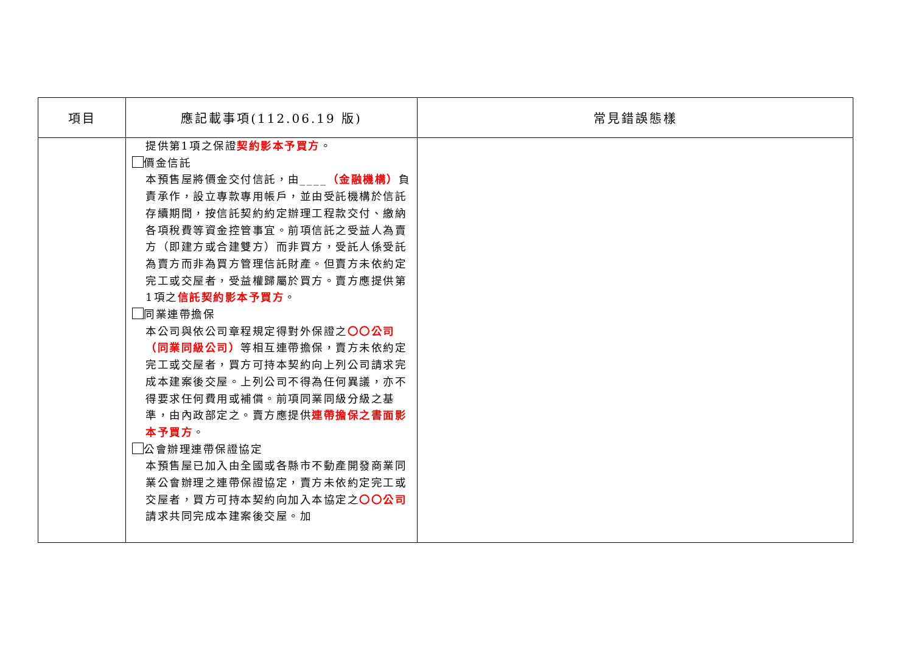| 項目 | 應記載事項(112.06.19 版) | 常見錯誤態樣 |
| --- | --- | --- |
| | 提供第1項之保證 契約影本予買方 。 價金信託 本預售屋將價金交付信託，由____ （金融機構） 負責承作，設立專款專用帳戶，並由受託機構於信託存續期間，按信託契約約定辦理工程款交付、繳納各項稅費等資金控管事宜。前項信託之受益人為賣方（即建方或合建雙方）而非買方，受託人係受託為賣方而非為買方管理信託財產。但賣方未依約定完工或交屋者，受益權歸屬於買方。賣方應提供第1項之 信託契約影本予買方 。 同業連帶擔保 本公司與依公司章程規定得對外保證之 〇〇公司（同業同級公司） 等相互連帶擔保，賣方未依約定完工或交屋者，買方可持本契約向上列公司請求完成本建案後交屋。上列公司不得為任何異議，亦不得要求任何費用或補償。前項同業同級分級之基準，由內政部定之。賣方應提供 連帶擔保之書面影本予買方 。 公會辦理連帶保證協定 本預售屋已加入由全國或各縣市不動產開發商業同業公會辦理之連帶保證協定，賣方未依約定完工或交屋者，買方可持本契約向加入本協定之 〇〇公司 請求共同完成本建案後交屋。加 | |